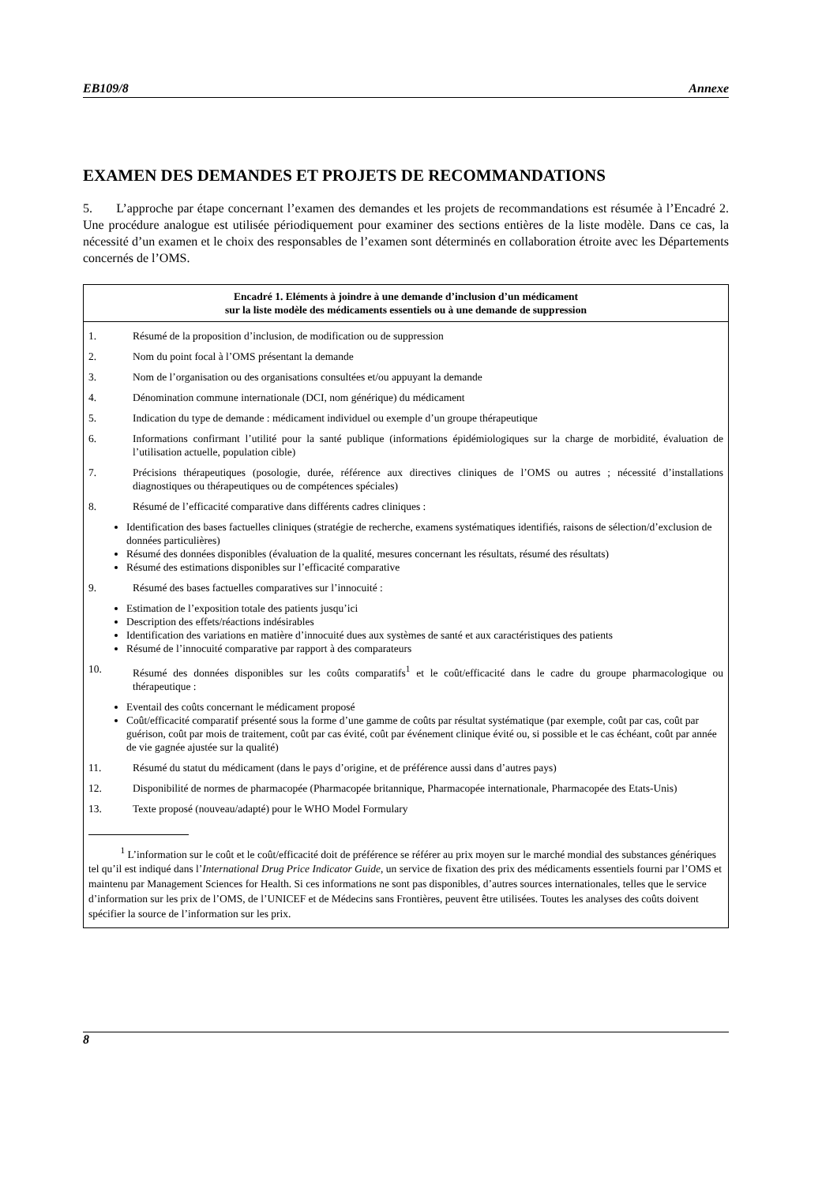EB109/8 Annexe
EXAMEN DES DEMANDES ET PROJETS DE RECOMMANDATIONS
5. L’approche par étape concernant l’examen des demandes et les projets de recommandations est résumée à l’Encadré 2. Une procédure analogue est utilisée périodiquement pour examiner des sections entières de la liste modèle. Dans ce cas, la nécessité d’un examen et le choix des responsables de l’examen sont déterminés en collaboration étroite avec les Départements concernés de l’OMS.
Encadré 1. Eléments à joindre à une demande d’inclusion d’un médicament
sur la liste modèle des médicaments essentiels ou à une demande de suppression
1. Résumé de la proposition d’inclusion, de modification ou de suppression
2. Nom du point focal à l’OMS présentant la demande
3. Nom de l’organisation ou des organisations consultées et/ou appuyant la demande
4. Dénomination commune internationale (DCI, nom générique) du médicament
5. Indication du type de demande : médicament individuel ou exemple d’un groupe thérapeutique
6. Informations confirmant l’utilité pour la santé publique (informations épidémiologiques sur la charge de morbidité, évaluation de l’utilisation actuelle, population cible)
7. Précisions thérapeutiques (posologie, durée, référence aux directives cliniques de l’OMS ou autres ; nécessité d’installations diagnostiques ou thérapeutiques ou de compétences spéciales)
8. Résumé de l’efficacité comparative dans différents cadres cliniques :
Identification des bases factuelles cliniques (stratégie de recherche, examens systématiques identifiés, raisons de sélection/d’exclusion de données particulières)
Résumé des données disponibles (évaluation de la qualité, mesures concernant les résultats, résumé des résultats)
Résumé des estimations disponibles sur l’efficacité comparative
9. Résumé des bases factuelles comparatives sur l’innocuité :
Estimation de l’exposition totale des patients jusqu’ici
Description des effets/réactions indésirables
Identification des variations en matière d’innocuité dues aux systèmes de santé et aux caractéristiques des patients
Résumé de l’innocuité comparative par rapport à des comparateurs
10. Résumé des données disponibles sur les coûts comparatifs<sup>1</sup> et le coût/efficacité dans le cadre du groupe pharmacologique ou thérapeutique :
Eventail des coûts concernant le médicament proposé
Coût/efficacité comparatif présenté sous la forme d’une gamme de coûts par résultat systématique (par exemple, coût par cas, coût par guérison, coût par mois de traitement, coût par cas évité, coût par événement clinique évité ou, si possible et le cas échéant, coût par année de vie gagnée ajustée sur la qualité)
11. Résumé du statut du médicament (dans le pays d’origine, et de préférence aussi dans d’autres pays)
12. Disponibilité de normes de pharmacopée (Pharmacopée britannique, Pharmacopée internationale, Pharmacopée des Etats-Unis)
13. Texte proposé (nouveau/adapté) pour le WHO Model Formulary
<sup>1</sup> L’information sur le coût et le coût/efficacité doit de préférence se référer au prix moyen sur le marché mondial des substances génériques tel qu’il est indiqué dans l’International Drug Price Indicator Guide, un service de fixation des prix des médicaments essentiels fourni par l’OMS et maintenu par Management Sciences for Health. Si ces informations ne sont pas disponibles, d’autres sources internationales, telles que le service d’information sur les prix de l’OMS, de l’UNICEF et de Médecins sans Frontières, peuvent être utilisées. Toutes les analyses des coûts doivent spécifier la source de l’information sur les prix.
8